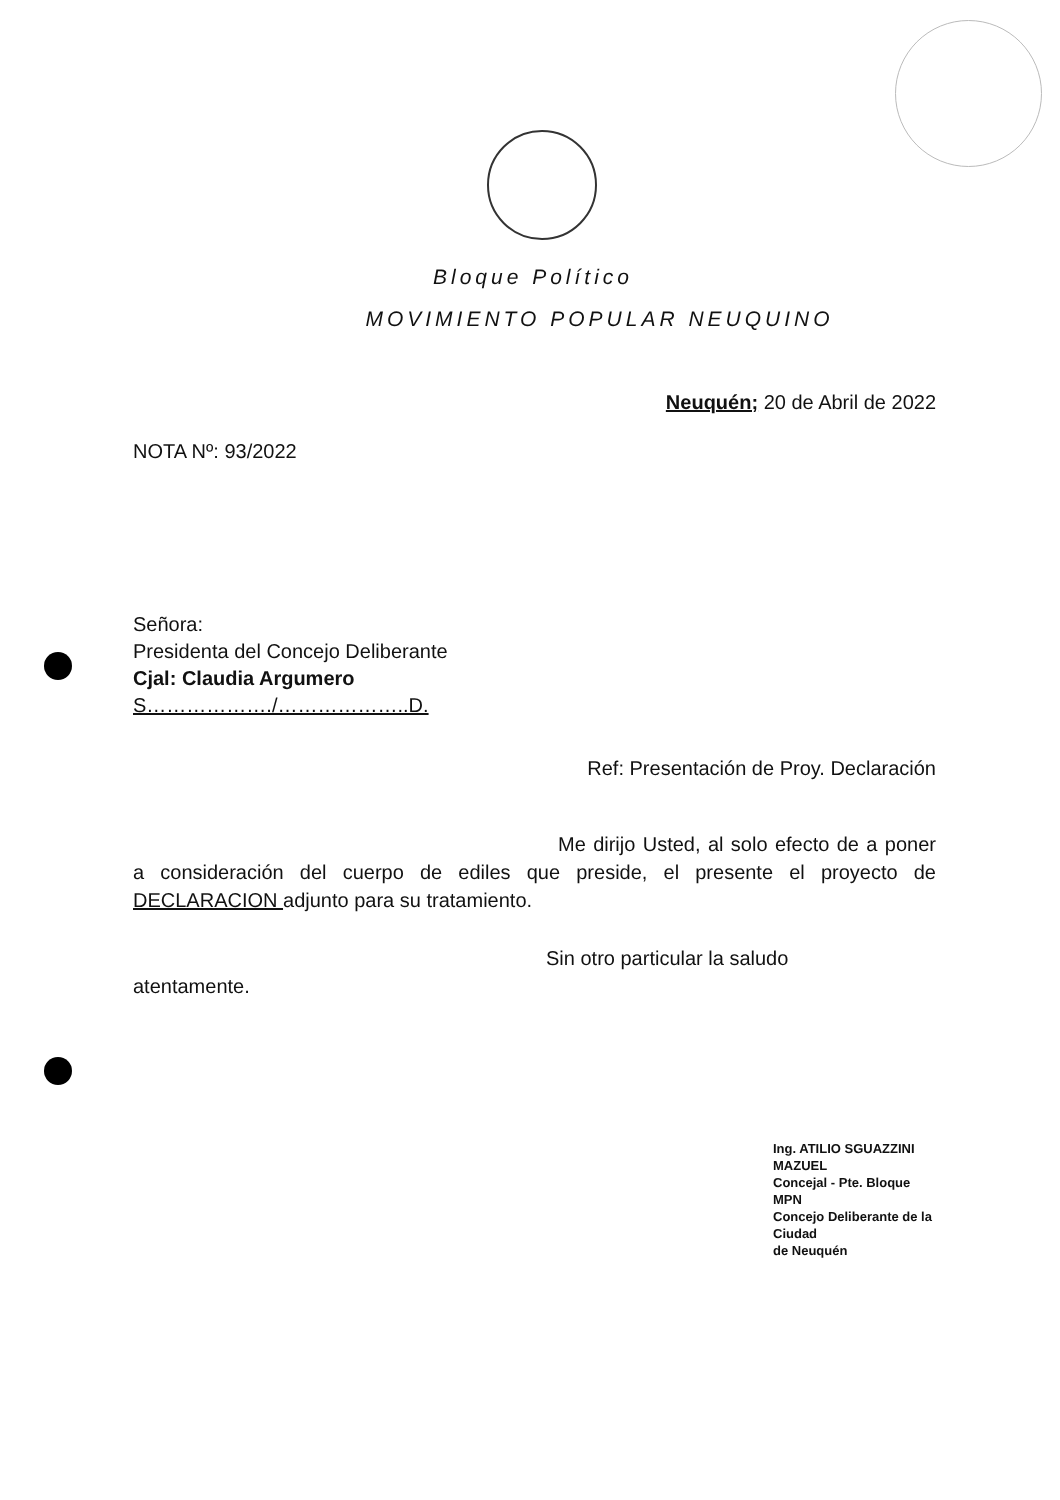Bloque Político
MOVIMIENTO POPULAR NEUQUINO
Neuquén; 20 de Abril de 2022
NOTA Nº: 93/2022
Señora:
Presidenta del Concejo Deliberante
Cjal: Claudia Argumero
S………………./………………..D.
Ref: Presentación de Proy. Declaración
Me dirijo Usted, al solo efecto de a poner a consideración del cuerpo de ediles que preside, el presente el proyecto de DECLARACION adjunto para su tratamiento.
Sin otro particular la saludo
atentamente.
Ing. ATILIO SGUAZZINI MAZUEL
Concejal - Pte. Bloque MPN
Concejo Deliberante de la Ciudad
de Neuquén